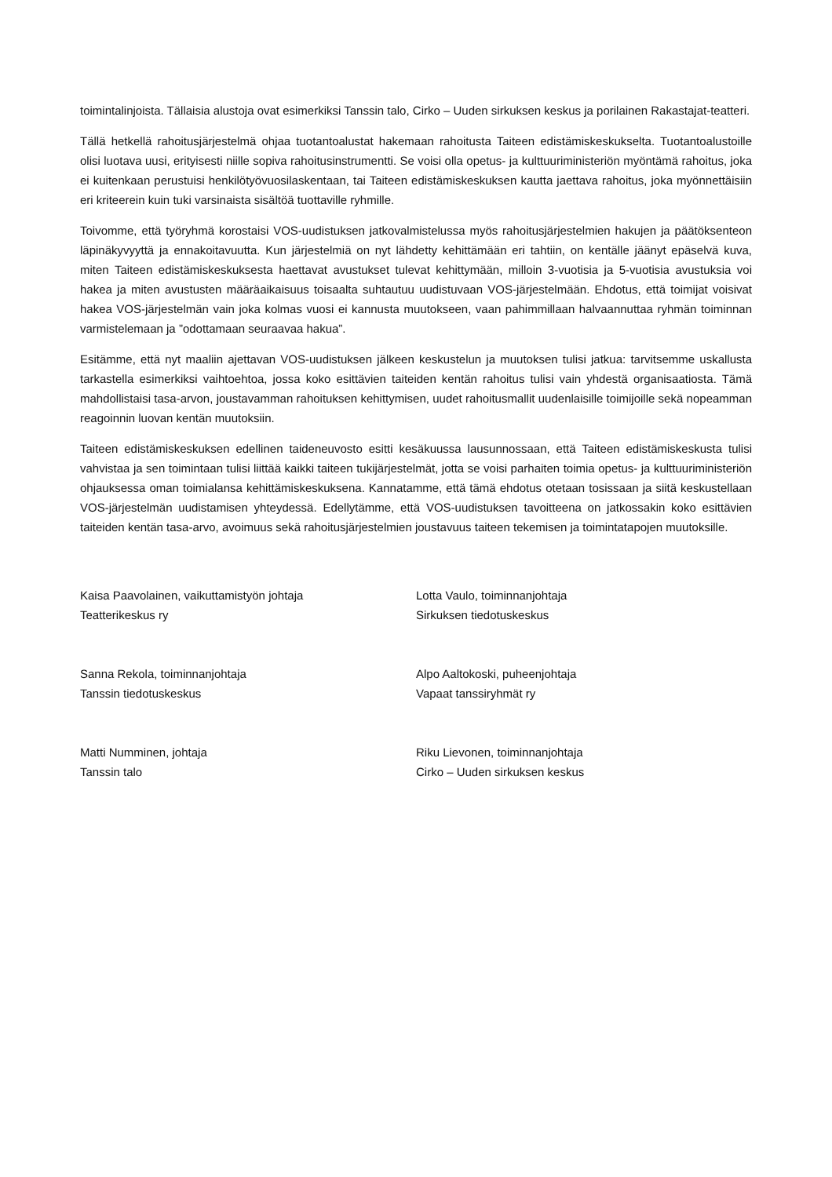toimintalinjoista. Tällaisia alustoja ovat esimerkiksi Tanssin talo, Cirko – Uuden sirkuksen keskus ja porilainen Rakastajat-teatteri.
Tällä hetkellä rahoitusjärjestelmä ohjaa tuotantoalustat hakemaan rahoitusta Taiteen edistämiskeskukselta. Tuotantoalustoille olisi luotava uusi, erityisesti niille sopiva rahoitusinstrumentti. Se voisi olla opetus- ja kulttuuriministeriön myöntämä rahoitus, joka ei kuitenkaan perustuisi henkilötyövuosilaskentaan, tai Taiteen edistämiskeskuksen kautta jaettava rahoitus, joka myönnettäisiin eri kriteerein kuin tuki varsinaista sisältöä tuottaville ryhmille.
Toivomme, että työryhmä korostaisi VOS-uudistuksen jatkovalmistelussa myös rahoitusjärjestelmien hakujen ja päätöksenteon läpinäkyvyyttä ja ennakoitavuutta. Kun järjestelmiä on nyt lähdetty kehittämään eri tahtiin, on kentälle jäänyt epäselvä kuva, miten Taiteen edistämiskeskuksesta haettavat avustukset tulevat kehittymään, milloin 3-vuotisia ja 5-vuotisia avustuksia voi hakea ja miten avustusten määräaikaisuus toisaalta suhtautuu uudistuvaan VOS-järjestelmään. Ehdotus, että toimijat voisivat hakea VOS-järjestelmän vain joka kolmas vuosi ei kannusta muutokseen, vaan pahimmillaan halvaannuttaa ryhmän toiminnan varmistelemaan ja ”odottamaan seuraavaa hakua”.
Esitämme, että nyt maaliin ajettavan VOS-uudistuksen jälkeen keskustelun ja muutoksen tulisi jatkua: tarvitsemme uskallusta tarkastella esimerkiksi vaihtoehtoa, jossa koko esittävien taiteiden kentän rahoitus tulisi vain yhdestä organisaatiosta. Tämä mahdollistaisi tasa-arvon, joustavamman rahoituksen kehittymisen, uudet rahoitusmallit uudenlaisille toimijoille sekä nopeamman reagoinnin luovan kentän muutoksiin.
Taiteen edistämiskeskuksen edellinen taideneuvosto esitti kesäkuussa lausunnossaan, että Taiteen edistämiskeskusta tulisi vahvistaa ja sen toimintaan tulisi liittää kaikki taiteen tukijärjestelmät, jotta se voisi parhaiten toimia opetus- ja kulttuuriministeriön ohjauksessa oman toimialansa kehittämiskeskuksena. Kannatamme, että tämä ehdotus otetaan tosissaan ja siitä keskustellaan VOS-järjestelmän uudistamisen yhteydessä. Edellytämme, että VOS-uudistuksen tavoitteena on jatkossakin koko esittävien taiteiden kentän tasa-arvo, avoimuus sekä rahoitusjärjestelmien joustavuus taiteen tekemisen ja toimintatapojen muutoksille.
Kaisa Paavolainen, vaikuttamistyön johtaja
Teatterikeskus ry
Lotta Vaulo, toiminnanjohtaja
Sirkuksen tiedotuskeskus
Sanna Rekola, toiminnanjohtaja
Tanssin tiedotuskeskus
Alpo Aaltokoski, puheenjohtaja
Vapaat tanssiryhmät ry
Matti Numminen, johtaja
Tanssin talo
Riku Lievonen, toiminnanjohtaja
Cirko – Uuden sirkuksen keskus